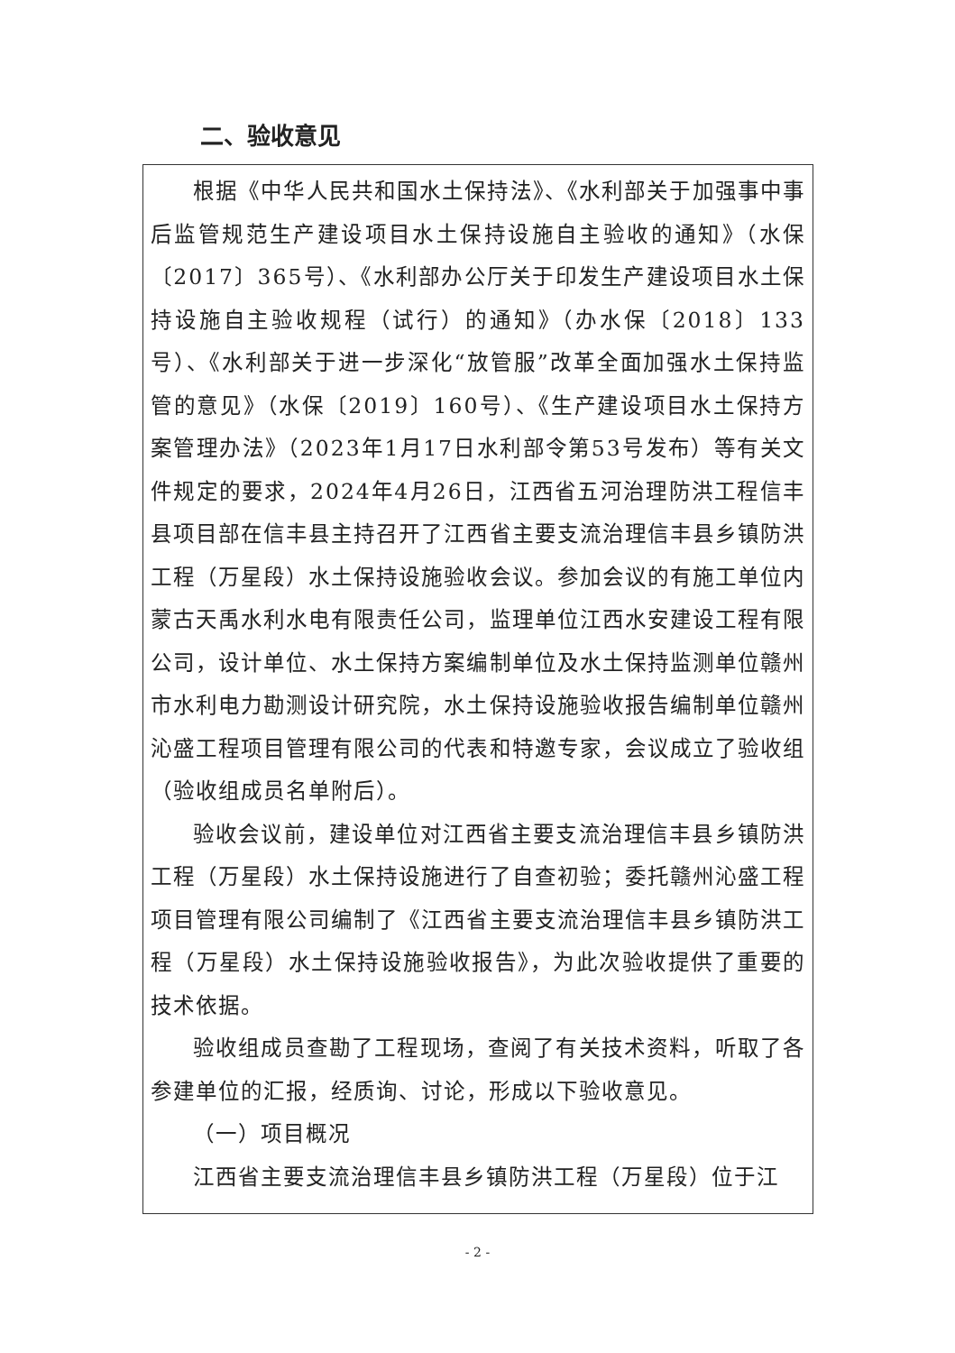二、验收意见
根据《中华人民共和国水土保持法》、《水利部关于加强事中事后监管规范生产建设项目水土保持设施自主验收的通知》（水保〔2017〕365号）、《水利部办公厅关于印发生产建设项目水土保持设施自主验收规程（试行）的通知》（办水保〔2018〕133号）、《水利部关于进一步深化“放管服”改革全面加强水土保持监管的意见》（水保〔2019〕160号）、《生产建设项目水土保持方案管理办法》（2023年1月17日水利部令第53号发布）等有关文件规定的要求，2024年4月26日，江西省五河治理防洪工程信丰县项目部在信丰县主持召开了江西省主要支流治理信丰县乡镇防洪工程（万星段）水土保持设施验收会议。参加会议的有施工单位内蒙古天禹水利水电有限责任公司，监理单位江西水安建设工程有限公司，设计单位、水土保持方案编制单位及水土保持监测单位赣州市水利电力勘测设计研究院，水土保持设施验收报告编制单位赣州沁盛工程项目管理有限公司的代表和特邀专家，会议成立了验收组（验收组成员名单附后）。
验收会议前，建设单位对江西省主要支流治理信丰县乡镇防洪工程（万星段）水土保持设施进行了自查初验；委托赣州沁盛工程项目管理有限公司编制了《江西省主要支流治理信丰县乡镇防洪工程（万星段）水土保持设施验收报告》，为此次验收提供了重要的技术依据。
验收组成员查勘了工程现场，查阅了有关技术资料，听取了各参建单位的汇报，经质询、讨论，形成以下验收意见。
（一）项目概况
江西省主要支流治理信丰县乡镇防洪工程（万星段）位于江
- 2 -